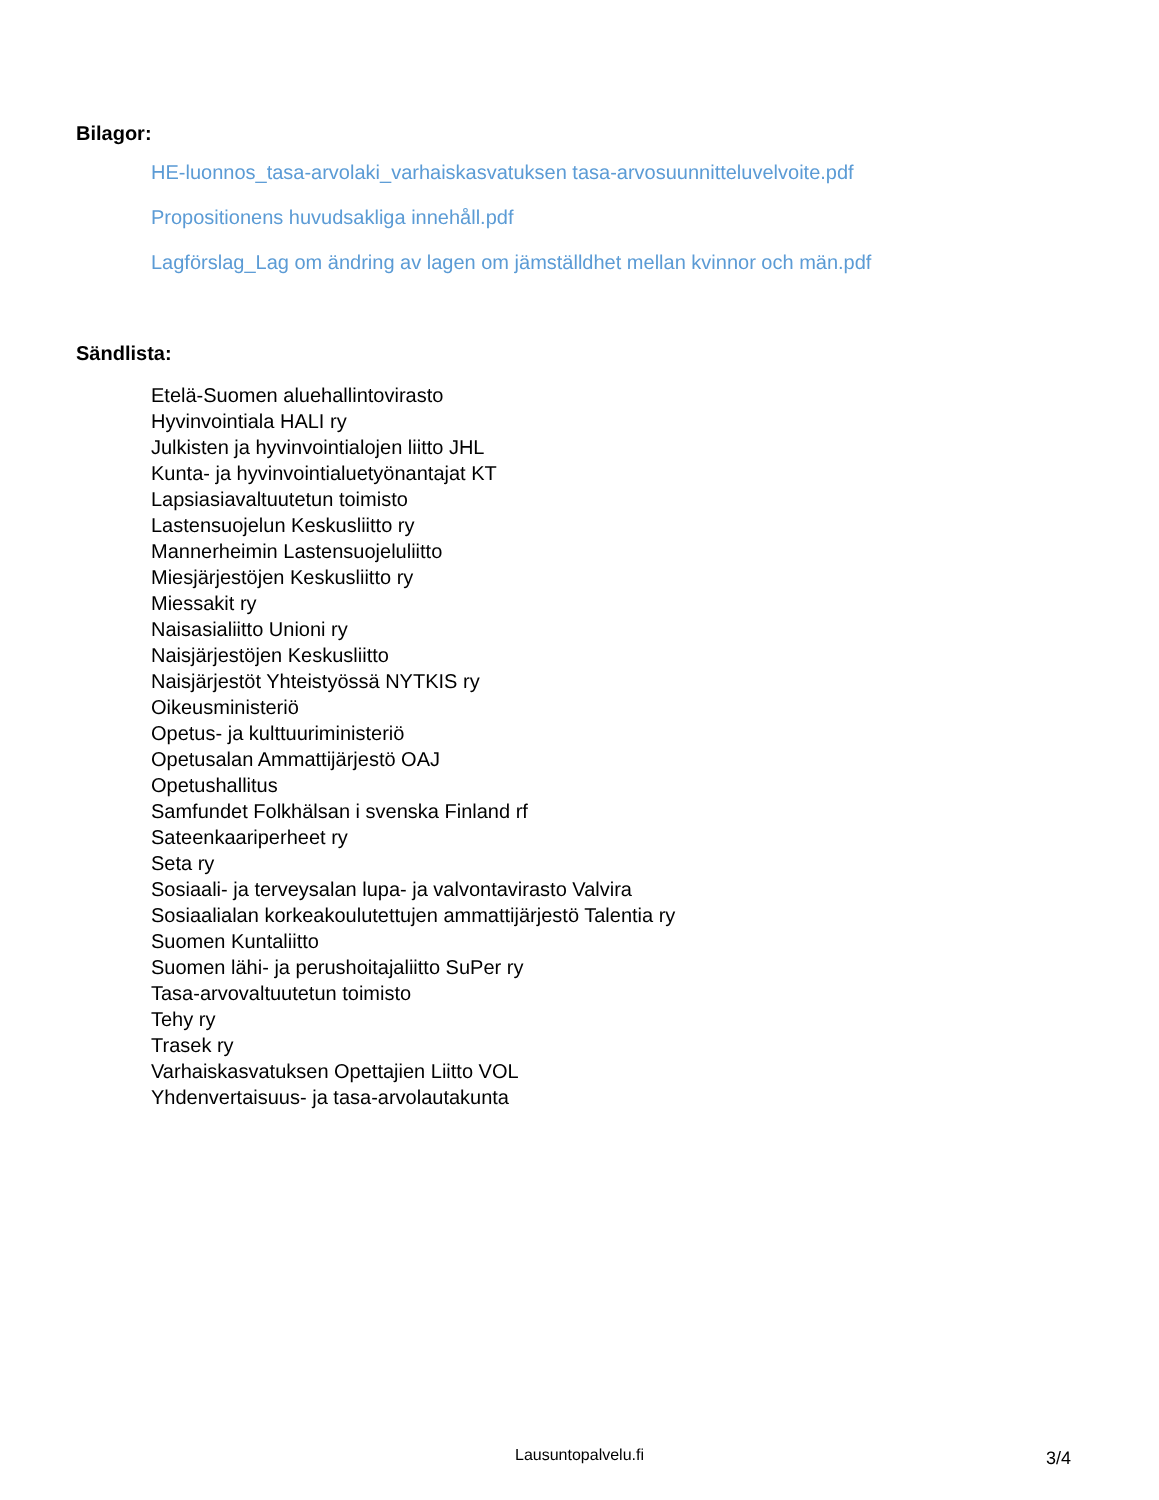Bilagor:
HE-luonnos_tasa-arvolaki_varhaiskasvatuksen tasa-arvosuunnitteluvelvoite.pdf
Propositionens huvudsakliga innehåll.pdf
Lagförslag_Lag om ändring av lagen om jämställdhet mellan kvinnor och män.pdf
Sändlista:
Etelä-Suomen aluehallintovirasto
Hyvinvointiala HALI ry
Julkisten ja hyvinvointialojen liitto JHL
Kunta- ja hyvinvointialuetyönantajat KT
Lapsiasiavaltuutetun toimisto
Lastensuojelun Keskusliitto ry
Mannerheimin Lastensuojeluliitto
Miesjärjestöjen Keskusliitto ry
Miessakit ry
Naisasialiitto Unioni ry
Naisjärjestöjen Keskusliitto
Naisjärjestöt Yhteistyössä NYTKIS ry
Oikeusministeriö
Opetus- ja kulttuuriministeriö
Opetusalan Ammattijärjestö OAJ
Opetushallitus
Samfundet Folkhälsan i svenska Finland rf
Sateenkaariperheet ry
Seta ry
Sosiaali- ja terveysalan lupa- ja valvontavirasto Valvira
Sosiaalialan korkeakoulutettujen ammattijärjestö Talentia ry
Suomen Kuntaliitto
Suomen lähi- ja perushoitajaliitto SuPer ry
Tasa-arvovaltuutetun toimisto
Tehy ry
Trasek ry
Varhaiskasvatuksen Opettajien Liitto VOL
Yhdenvertaisuus- ja tasa-arvolautakunta
Lausuntopalvelu.fi 3/4